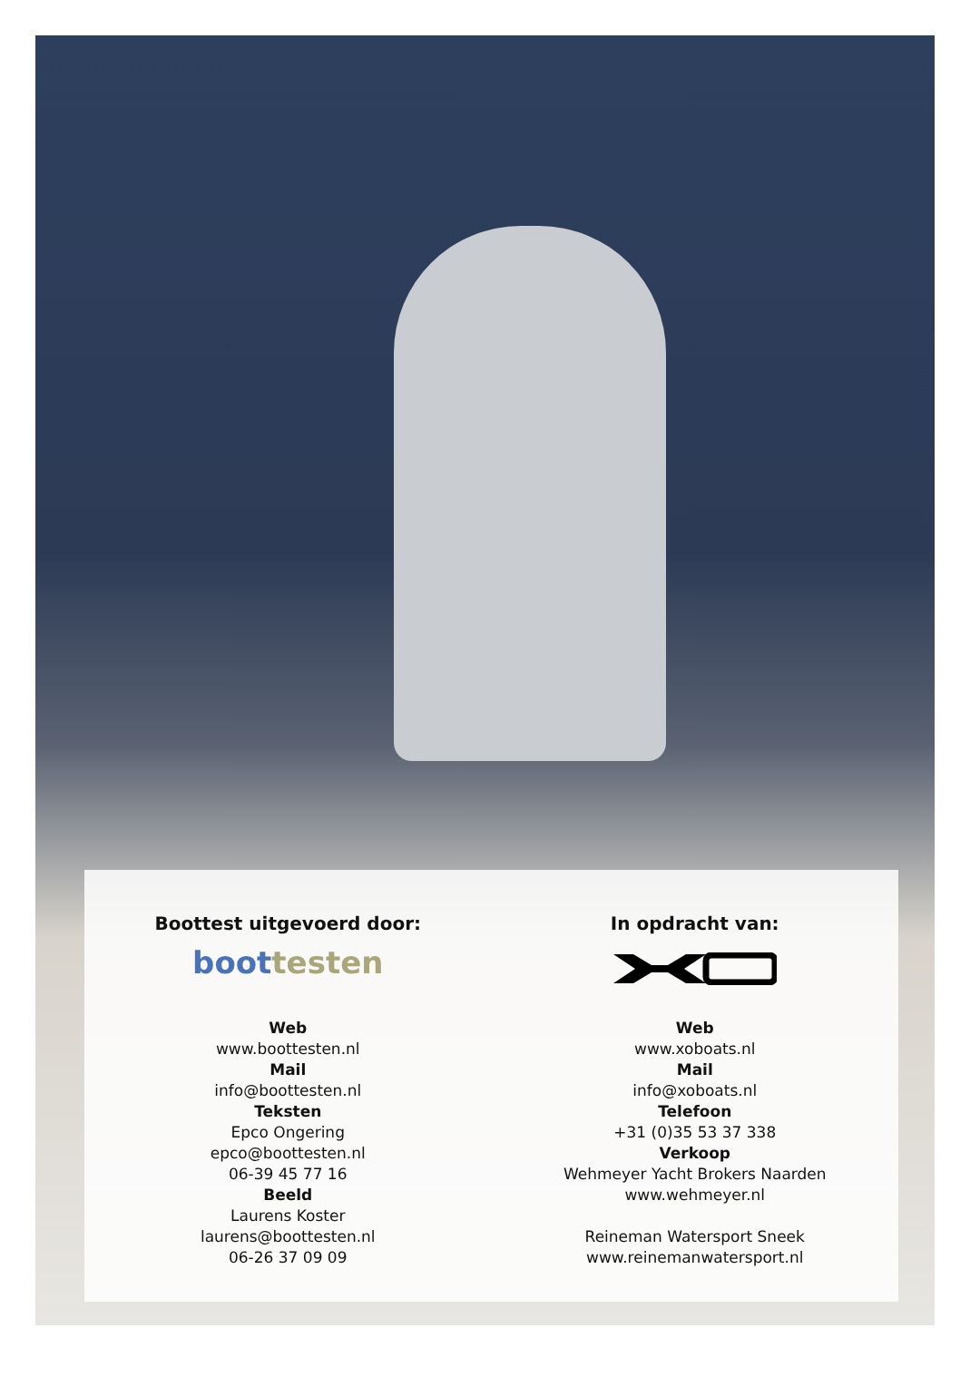Boottest uitgevoerd door:
boot testen
Web
www.boottesten.nl
Mail
info@boottesten.nl
Teksten
Epco Ongering
epco@boottesten.nl
06-39 45 77 16
Beeld
Laurens Koster
laurens@boottesten.nl
06-26 37 09 09
In opdracht van:
Web
www.xoboats.nl
Mail
info@xoboats.nl
Telefoon
+31 (0)35 53 37 338
Verkoop
Wehmeyer Yacht Brokers Naarden
www.wehmeyer.nl
Reineman Watersport Sneek
www.reinemanwatersport.nl